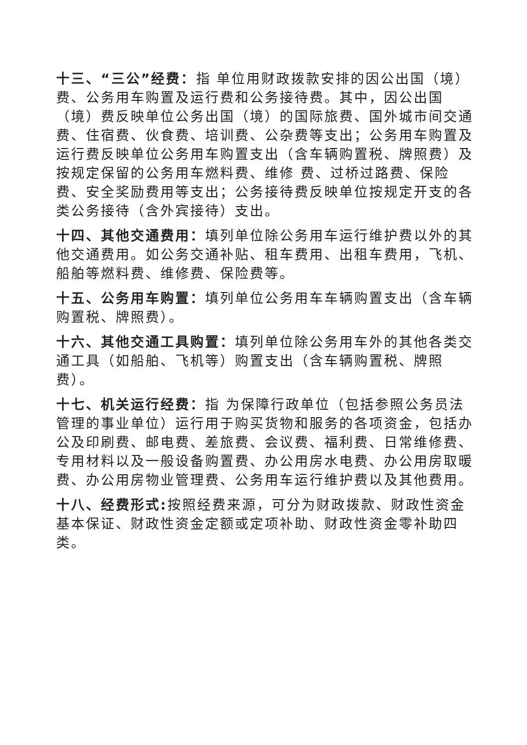十三、“三公”经费：指 单位用财政拨款安排的因公出国（境）费、公务用车购置及运行费和公务接待费。其中，因公出国（境）费反映单位公务出国（境）的国际旅费、国外城市间交通 费、住宿费、伙食费、培训费、公杂费等支出；公务用车购置及运行费反映单位公务用车购置支出（含车辆购置税、牌照费）及按规定保留的公务用车燃料费、维修 费、过桥过路费、保险费、安全奖励费用等支出；公务接待费反映单位按规定开支的各类公务接待（含外宾接待）支出。
十四、其他交通费用：填列单位除公务用车运行维护费以外的其他交通费用。如公务交通补贴、租车费用、出租车费用，飞机、船舶等燃料费、维修费、保险费等。
十五、公务用车购置：填列单位公务用车车辆购置支出（含车辆购置税、牌照费）。
十六、其他交通工具购置：填列单位除公务用车外的其他各类交通工具（如船舶、飞机等）购置支出（含车辆购置税、牌照费）。
十七、机关运行经费：指 为保障行政单位（包括参照公务员法管理的事业单位）运行用于购买货物和服务的各项资金，包括办公及印刷费、邮电费、差旅费、会议费、福利费、日常维修费、专用材料以及一般设备购置费、办公用房水电费、办公用房取暖费、办公用房物业管理费、公务用车运行维护费以及其他费用。
十八、经费形式: 按照经费来源，可分为财政拨款、财政性资金基本保证、财政性资金定额或定项补助、财政性资金零补助四类。